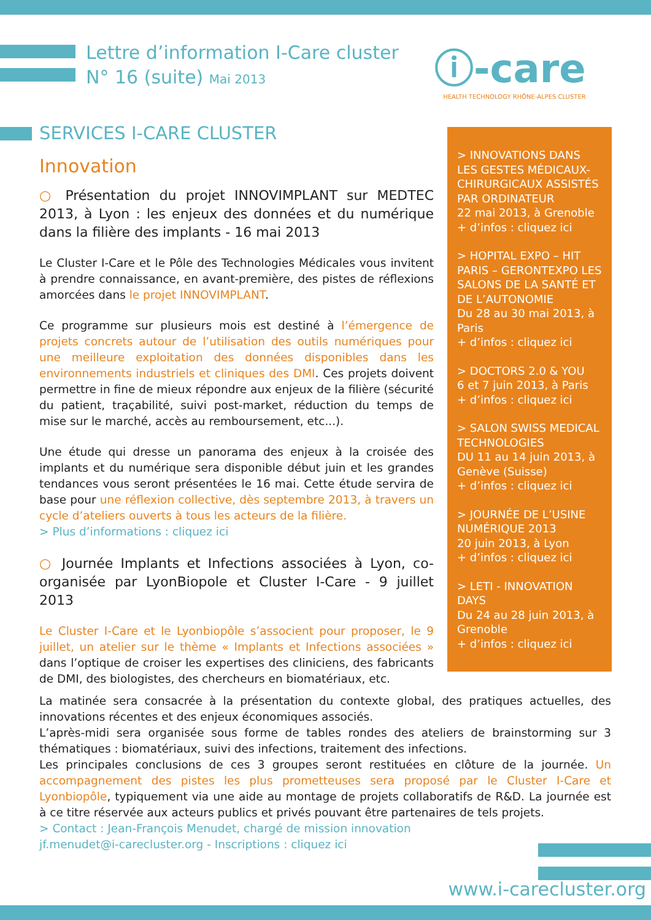Lettre d’information I-Care cluster
N° 16 (suite) Mai 2013
ⓘ-care
HEALTH TECHNOLOGY RHÔNE-ALPES CLUSTER
SERVICES I-CARE CLUSTER
Innovation
○ Présentation du projet INNOVIMPLANT sur MEDTEC 2013, à Lyon : les enjeux des données et du numérique dans la filière des implants - 16 mai 2013
Le Cluster I-Care et le Pôle des Technologies Médicales vous invitent à prendre connaissance, en avant-première, des pistes de réflexions amorcées dans le projet INNOVIMPLANT.
Ce programme sur plusieurs mois est destiné à l’émergence de projets concrets autour de l’utilisation des outils numériques pour une meilleure exploitation des données disponibles dans les environnements industriels et cliniques des DMI. Ces projets doivent permettre in fine de mieux répondre aux enjeux de la filière (sécurité du patient, traçabilité, suivi post-market, réduction du temps de mise sur le marché, accès au remboursement, etc...).
Une étude qui dresse un panorama des enjeux à la croisée des implants et du numérique sera disponible début juin et les grandes tendances vous seront présentées le 16 mai. Cette étude servira de base pour une réflexion collective, dès septembre 2013, à travers un cycle d’ateliers ouverts à tous les acteurs de la filière.
> Plus d’informations : cliquez ici
○ Journée Implants et Infections associées à Lyon, co-organisée par LyonBiopole et Cluster I-Care - 9 juillet 2013
Le Cluster I-Care et le Lyonbiopôle s’associent pour proposer, le 9 juillet, un atelier sur le thème « Implants et Infections associées » dans l’optique de croiser les expertises des cliniciens, des fabricants de DMI, des biologistes, des chercheurs en biomatériaux, etc.
> INNOVATIONS DANS LES GESTES MÉDICAUX-CHIRURGICAUX ASSISTÉS PAR ORDINATEUR
22 mai 2013, à Grenoble
+ d’infos : cliquez ici
> HOPITAL EXPO – HIT PARIS – GERONTEXPO LES SALONS DE LA SANTÉ ET DE L’AUTONOMIE
Du 28 au 30 mai 2013, à Paris
+ d’infos : cliquez ici
> DOCTORS 2.0 & YOU
6 et 7 juin 2013, à Paris
+ d’infos : cliquez ici
> SALON SWISS MEDICAL TECHNOLOGIES
DU 11 au 14 juin 2013, à Genève (Suisse)
+ d’infos : cliquez ici
> JOURNÉE DE L’USINE NUMÉRIQUE 2013
20 juin 2013, à Lyon
+ d’infos : cliquez ici
> LETI - INNOVATION DAYS
Du 24 au 28 juin 2013, à Grenoble
+ d’infos : cliquez ici
La matinée sera consacrée à la présentation du contexte global, des pratiques actuelles, des innovations récentes et des enjeux économiques associés.
L’après-midi sera organisée sous forme de tables rondes des ateliers de brainstorming sur 3 thématiques : biomatériaux, suivi des infections, traitement des infections.
Les principales conclusions de ces 3 groupes seront restituées en clôture de la journée. Un accompagnement des pistes les plus prometteuses sera proposé par le Cluster I-Care et Lyonbiopôle, typiquement via une aide au montage de projets collaboratifs de R&D. La journée est à ce titre réservée aux acteurs publics et privés pouvant être partenaires de tels projets.
> Contact : Jean-François Menudet, chargé de mission innovation
jf.menudet@i-carecluster.org - Inscriptions : cliquez ici
www.i-carecluster.org